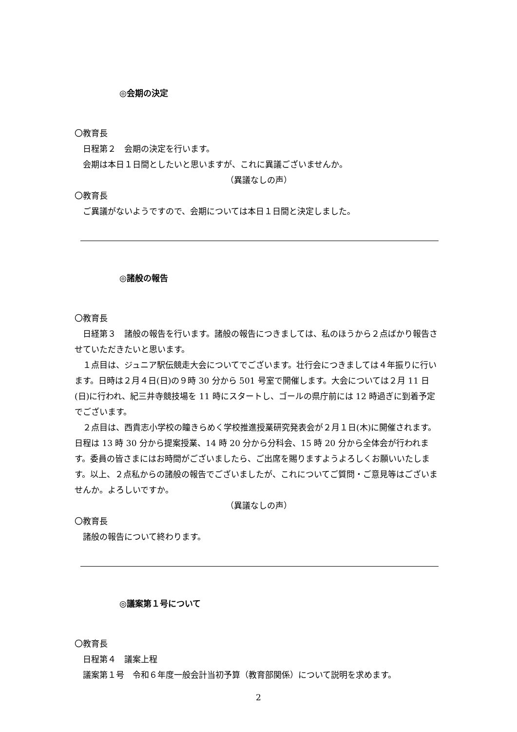◎会期の決定
〇教育長
日程第２　会期の決定を行います。
会期は本日１日間としたいと思いますが、これに異議ございませんか。
（異議なしの声）
〇教育長
ご異議がないようですので、会期については本日１日間と決定しました。
◎諸般の報告
〇教育長
日経第３　諸般の報告を行います。諸般の報告につきましては、私のほうから２点ばかり報告させていただきたいと思います。
１点目は、ジュニア駅伝競走大会についてでございます。壮行会につきましては４年振りに行います。日時は２月４日(日)の９時 30 分から 501 号室で開催します。大会については２月 11 日(日)に行われ、紀三井寺競技場を 11 時にスタートし、ゴールの県庁前には 12 時過ぎに到着予定でございます。
２点目は、西貴志小学校の瞳きらめく学校推進授業研究発表会が２月１日(木)に開催されます。日程は 13 時 30 分から提案授業、14 時 20 分から分科会、15 時 20 分から全体会が行われます。委員の皆さまにはお時間がございましたら、ご出席を賜りますようよろしくお願いいたします。以上、２点私からの諸般の報告でございましたが、これについてご質問・ご意見等はございませんか。よろしいですか。
（異議なしの声）
〇教育長
諸般の報告について終わります。
◎議案第１号について
〇教育長
日程第４　議案上程
議案第１号　令和６年度一般会計当初予算（教育部関係）について説明を求めます。
2